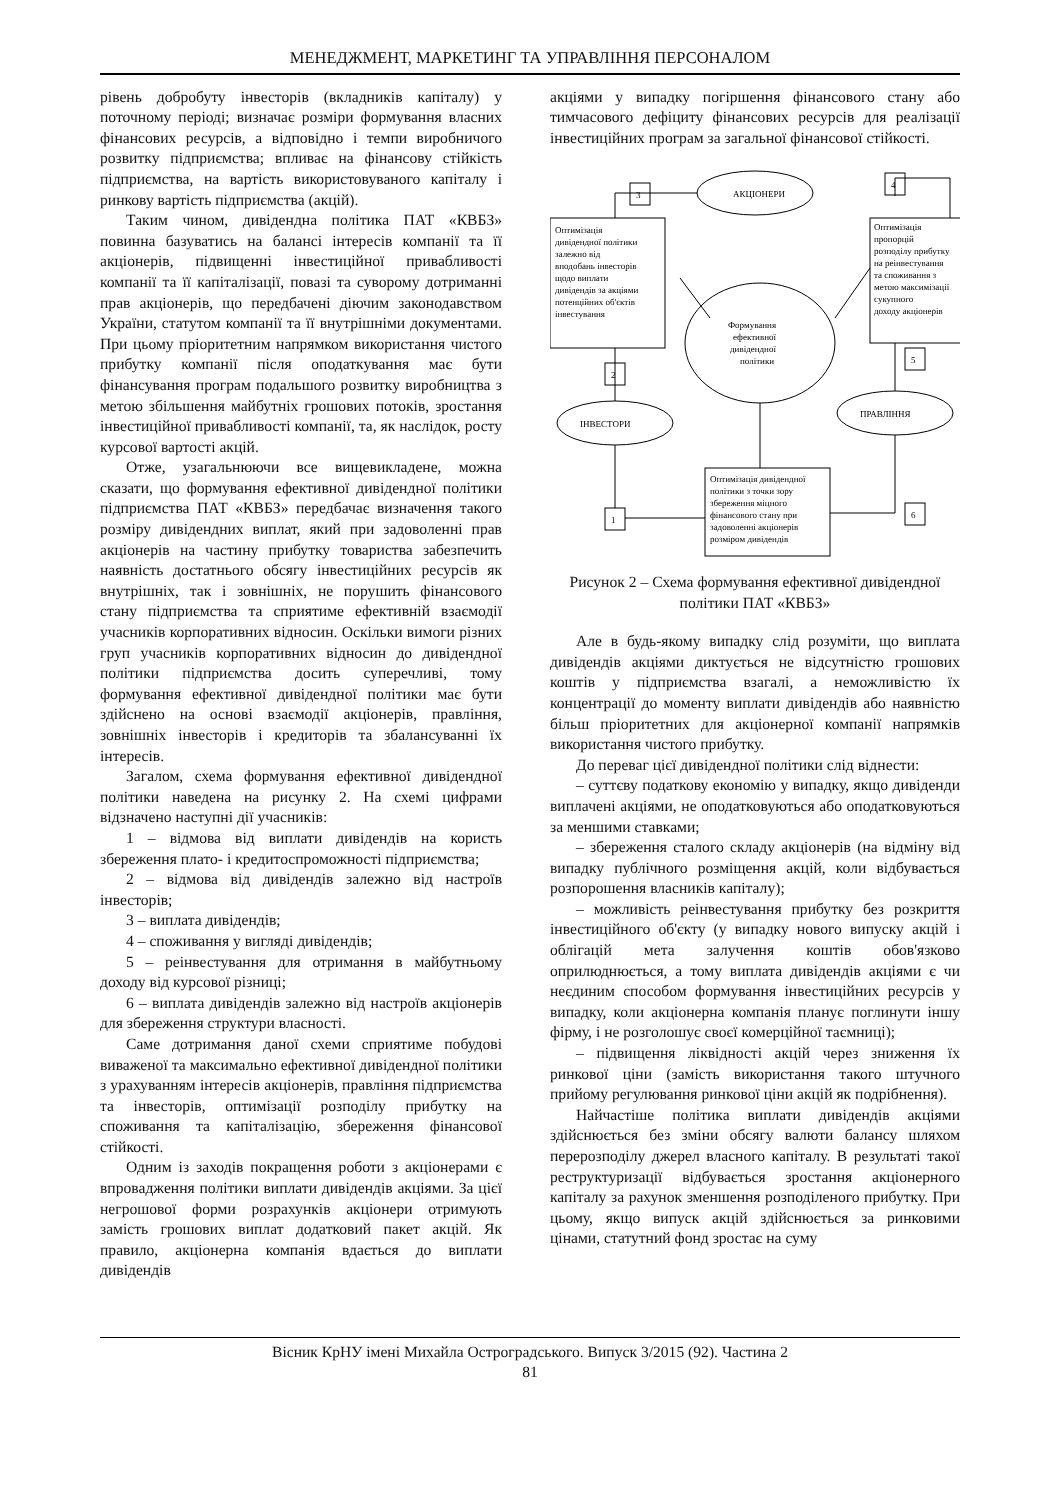МЕНЕДЖМЕНТ, МАРКЕТИНГ ТА УПРАВЛІННЯ ПЕРСОНАЛОМ
рівень добробуту інвесторів (вкладників капіталу) у поточному періоді; визначає розміри формування власних фінансових ресурсів, а відповідно і темпи виробничого розвитку підприємства; впливає на фінансову стійкість підприємства, на вартість використовуваного капіталу і ринкову вартість підприємства (акцій).
Таким чином, дивідендна політика ПАТ «КВБЗ» повинна базуватись на балансі інтересів компанії та її акціонерів, підвищенні інвестиційної привабливості компанії та її капіталізації, повазі та суворому дотриманні прав акціонерів, що передбачені діючим законодавством України, статутом компанії та її внутрішніми документами. При цьому пріоритетним напрямком використання чистого прибутку компанії після оподаткування має бути фінансування програм подальшого розвитку виробництва з метою збільшення майбутніх грошових потоків, зростання інвестиційної привабливості компанії, та, як наслідок, росту курсової вартості акцій.
Отже, узагальнюючи все вищевикладене, можна сказати, що формування ефективної дивідендної політики підприємства ПАТ «КВБЗ» передбачає визначення такого розміру дивідендних виплат, який при задоволенні прав акціонерів на частину прибутку товариства забезпечить наявність достатнього обсягу інвестиційних ресурсів як внутрішніх, так і зовнішніх, не порушить фінансового стану підприємства та сприятиме ефективній взаємодії учасників корпоративних відносин. Оскільки вимоги різних груп учасників корпоративних відносин до дивідендної політики підприємства досить суперечливі, тому формування ефективної дивідендної політики має бути здійснено на основі взаємодії акціонерів, правління, зовнішніх інвесторів і кредиторів та збалансуванні їх інтересів.
Загалом, схема формування ефективної дивідендної політики наведена на рисунку 2. На схемі цифрами відзначено наступні дії учасників:
1 – відмова від виплати дивідендів на користь збереження плато- і кредитоспроможності підприємства;
2 – відмова від дивідендів залежно від настроїв інвесторів;
3 – виплата дивідендів;
4 – споживання у вигляді дивідендів;
5 – реінвестування для отримання в майбутньому доходу від курсової різниці;
6 – виплата дивідендів залежно від настроїв акціонерів для збереження структури власності.
Саме дотримання даної схеми сприятиме побудові виваженої та максимально ефективної дивідендної політики з урахуванням інтересів акціонерів, правління підприємства та інвесторів, оптимізації розподілу прибутку на споживання та капіталізацію, збереження фінансової стійкості.
Одним із заходів покращення роботи з акціонерами є впровадження політики виплати дивідендів акціями. За цієї негрошової форми розрахунків акціонери отримують замість грошових виплат додатковий пакет акцій. Як правило, акціонерна компанія вдається до виплати дивідендів
акціями у випадку погіршення фінансового стану або тимчасового дефіциту фінансових ресурсів для реалізації інвестиційних програм за загальної фінансової стійкості.
АКЦІОНЕРИ
ІНВЕСТОРИ
ПРАВЛІННЯ
3
4
2
5
1
6
Оптимізація
дивідендної політики
залежно від
вподобань інвесторів
щодо виплати
дивідендів за акціями
потенційних об'єктів
інвестування
Оптимізація
пропорцій
розподілу прибутку
на реінвестування
та споживання з
метою максимізації
сукупного
доходу акціонерів
Формування
ефективної
дивідендної
політики
Оптимізація дивідендної
політики з точки зору
збереження міцного
фінансового стану при
задоволенні акціонерів
розміром дивідендів
Рисунок 2 – Схема формування ефективної дивідендної політики ПАТ «КВБЗ»
Але в будь-якому випадку слід розуміти, що виплата дивідендів акціями диктується не відсутністю грошових коштів у підприємства взагалі, а неможливістю їх концентрації до моменту виплати дивідендів або наявністю більш пріоритетних для акціонерної компанії напрямків використання чистого прибутку.
До переваг цієї дивідендної політики слід віднести:
– суттєву податкову економію у випадку, якщо дивіденди виплачені акціями, не оподатковуються або оподатковуються за меншими ставками;
– збереження сталого складу акціонерів (на відміну від випадку публічного розміщення акцій, коли відбувається розпорошення власників капіталу);
– можливість реінвестування прибутку без розкриття інвестиційного об'єкту (у випадку нового випуску акцій і облігацій мета залучення коштів обов'язково оприлюднюється, а тому виплата дивідендів акціями є чи неєдиним способом формування інвестиційних ресурсів у випадку, коли акціонерна компанія планує поглинути іншу фірму, і не розголошує своєї комерційної таємниці);
– підвищення ліквідності акцій через зниження їх ринкової ціни (замість використання такого штучного прийому регулювання ринкової ціни акцій як подрібнення).
Найчастіше політика виплати дивідендів акціями здійснюється без зміни обсягу валюти балансу шляхом перерозподілу джерел власного капіталу. В результаті такої реструктуризації відбувається зростання акціонерного капіталу за рахунок зменшення розподіленого прибутку. При цьому, якщо випуск акцій здійснюється за ринковими цінами, статутний фонд зростає на суму
Вісник КрНУ імені Михайла Остроградського. Випуск 3/2015 (92). Частина 2
81